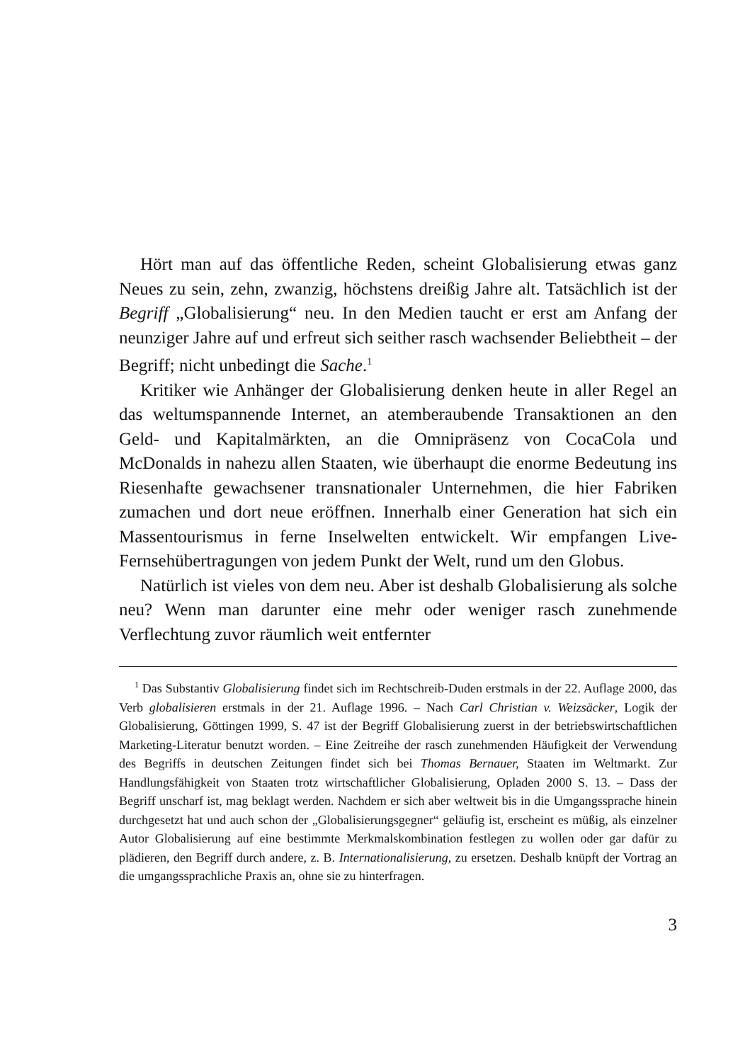Hört man auf das öffentliche Reden, scheint Globalisierung etwas ganz Neues zu sein, zehn, zwanzig, höchstens dreißig Jahre alt. Tatsächlich ist der Begriff „Globalisierung“ neu. In den Medien taucht er erst am Anfang der neunziger Jahre auf und erfreut sich seither rasch wachsender Beliebtheit – der Begriff; nicht unbedingt die Sache.<sup>1</sup>
Kritiker wie Anhänger der Globalisierung denken heute in aller Regel an das weltumspannende Internet, an atemberaubende Transaktionen an den Geld- und Kapitalmärkten, an die Omnipräsenz von CocaCola und McDonalds in nahezu allen Staaten, wie überhaupt die enorme Bedeutung ins Riesenhafte gewachsener transnationaler Unternehmen, die hier Fabriken zumachen und dort neue eröffnen. Innerhalb einer Generation hat sich ein Massentourismus in ferne Inselwelten entwickelt. Wir empfangen Live-Fernsehübertragungen von jedem Punkt der Welt, rund um den Globus.
Natürlich ist vieles von dem neu. Aber ist deshalb Globalisierung als solche neu? Wenn man darunter eine mehr oder weniger rasch zunehmende Verflechtung zuvor räumlich weit entfernter
<sup>1</sup> Das Substantiv Globalisierung findet sich im Rechtschreib-Duden erstmals in der 22. Auflage 2000, das Verb globalisieren erstmals in der 21. Auflage 1996. – Nach Carl Christian v. Weizsäcker, Logik der Globalisierung, Göttingen 1999, S. 47 ist der Begriff Globalisierung zuerst in der betriebswirtschaftlichen Marketing-Literatur benutzt worden. – Eine Zeitreihe der rasch zunehmenden Häufigkeit der Verwendung des Begriffs in deutschen Zeitungen findet sich bei Thomas Bernauer, Staaten im Weltmarkt. Zur Handlungsfähigkeit von Staaten trotz wirtschaftlicher Globalisierung, Opladen 2000 S. 13. – Dass der Begriff unscharf ist, mag beklagt werden. Nachdem er sich aber weltweit bis in die Umgangssprache hinein durchgesetzt hat und auch schon der „Globalisierungsgegner“ geläufig ist, erscheint es müßig, als einzelner Autor Globalisierung auf eine bestimmte Merkmalskombination festlegen zu wollen oder gar dafür zu plädieren, den Begriff durch andere, z. B. Internationalisierung, zu ersetzen. Deshalb knüpft der Vortrag an die umgangssprachliche Praxis an, ohne sie zu hinterfragen.
3